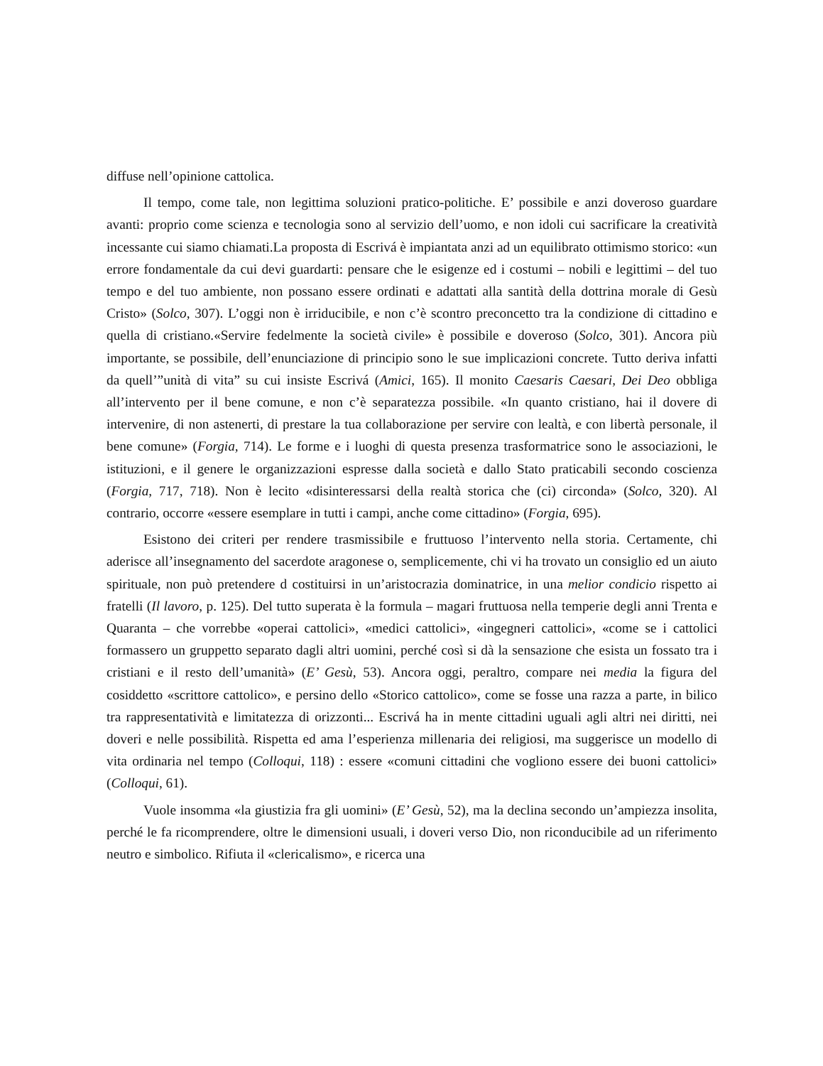diffuse nell’opinione cattolica.
Il tempo, come tale, non legittima soluzioni pratico-politiche. E’ possibile e anzi doveroso guardare avanti: proprio come scienza e tecnologia sono al servizio dell’uomo, e non idoli cui sacrificare la creatività incessante cui siamo chiamati.La proposta di Escrivá è impiantata anzi ad un equilibrato ottimismo storico: «un errore fondamentale da cui devi guardarti: pensare che le esigenze ed i costumi – nobili e legittimi – del tuo tempo e del tuo ambiente, non possano essere ordinati e adattati alla santità della dottrina morale di Gesù Cristo» (Solco, 307). L’oggi non è irriducibile, e non c’è scontro preconcetto tra la condizione di cittadino e quella di cristiano.«Servire fedelmente la società civile» è possibile e doveroso (Solco, 301). Ancora più importante, se possibile, dell’enunciazione di principio sono le sue implicazioni concrete. Tutto deriva infatti da quell’”unità di vita” su cui insiste Escrivá (Amici, 165). Il monito Caesaris Caesari, Dei Deo obbliga all’intervento per il bene comune, e non c’è separatezza possibile. «In quanto cristiano, hai il dovere di intervenire, di non astenerti, di prestare la tua collaborazione per servire con lealtà, e con libertà personale, il bene comune» (Forgia, 714). Le forme e i luoghi di questa presenza trasformatrice sono le associazioni, le istituzioni, e il genere le organizzazioni espresse dalla società e dallo Stato praticabili secondo coscienza (Forgia, 717, 718). Non è lecito «disinteressarsi della realtà storica che (ci) circonda» (Solco, 320). Al contrario, occorre «essere esemplare in tutti i campi, anche come cittadino» (Forgia, 695).
Esistono dei criteri per rendere trasmissibile e fruttuoso l’intervento nella storia. Certamente, chi aderisce all’insegnamento del sacerdote aragonese o, semplicemente, chi vi ha trovato un consiglio ed un aiuto spirituale, non può pretendere d costituirsi in un’aristocrazia dominatrice, in una melior condicio rispetto ai fratelli (Il lavoro, p. 125). Del tutto superata è la formula – magari fruttuosa nella temperie degli anni Trenta e Quaranta – che vorrebbe «operai cattolici», «medici cattolici», «ingegneri cattolici», «come se i cattolici formassero un gruppetto separato dagli altri uomini, perché così si dà la sensazione che esista un fossato tra i cristiani e il resto dell’umanità» (E’ Gesù, 53). Ancora oggi, peraltro, compare nei media la figura del cosiddetto «scrittore cattolico», e persino dello «Storico cattolico», come se fosse una razza a parte, in bilico tra rappresentatività e limitatezza di orizzonti... Escrivá ha in mente cittadini uguali agli altri nei diritti, nei doveri e nelle possibilità. Rispetta ed ama l’esperienza millenaria dei religiosi, ma suggerisce un modello di vita ordinaria nel tempo (Colloqui, 118) : essere «comuni cittadini che vogliono essere dei buoni cattolici» (Colloqui, 61).
Vuole insomma «la giustizia fra gli uomini» (E’ Gesù, 52), ma la declina secondo un’ampiezza insolita, perché le fa ricomprendere, oltre le dimensioni usuali, i doveri verso Dio, non riconducibile ad un riferimento neutro e simbolico. Rifiuta il «clericalismo», e ricerca una